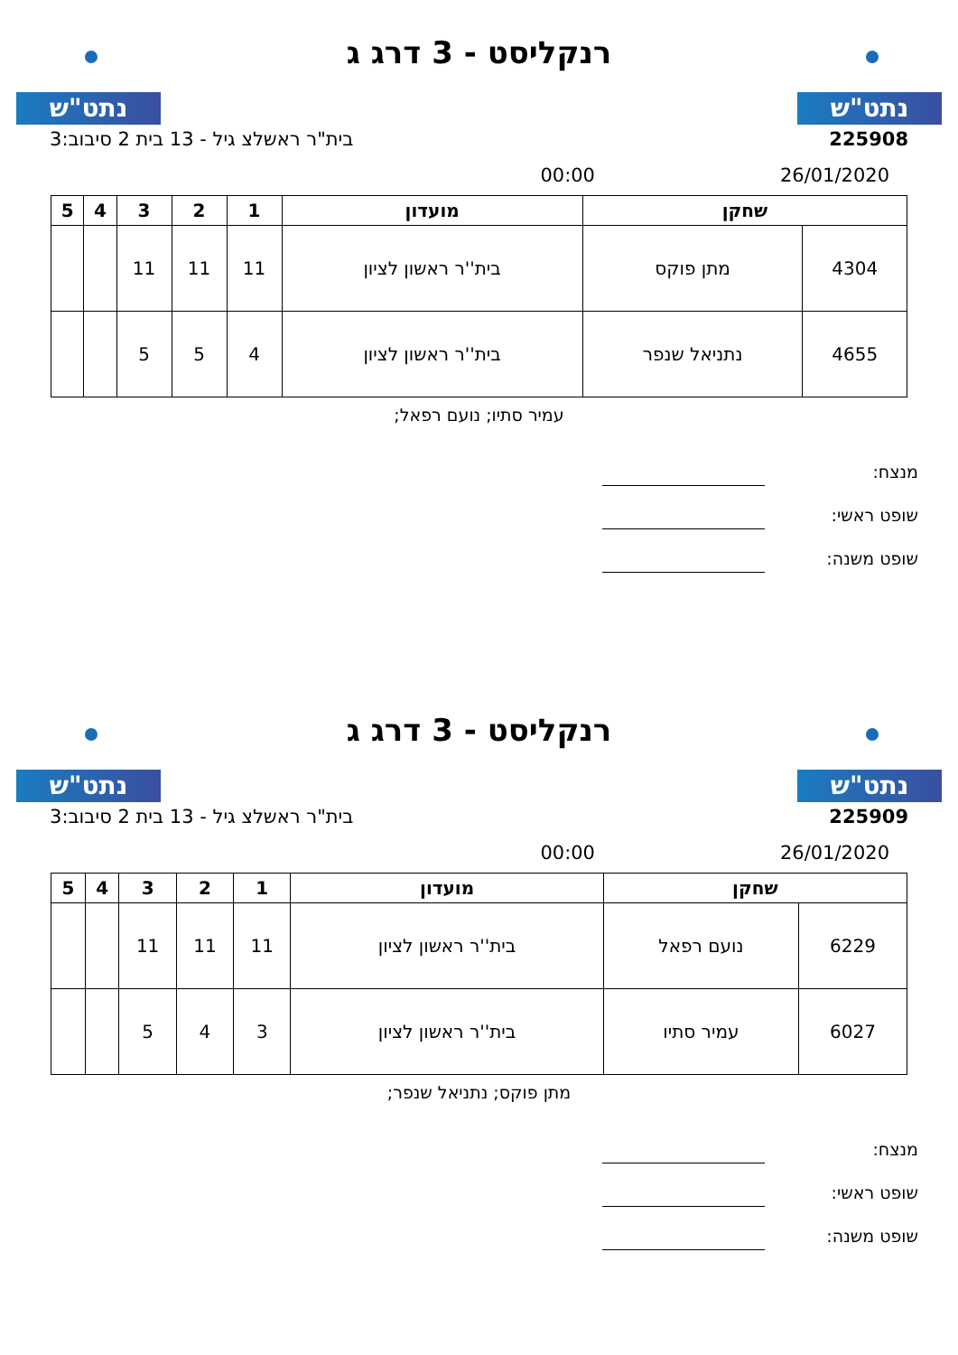נתט"ש
רנקליסט - 3 דרג ג
נתט"ש
225908 בית"ר ראשלצ גיל - 13 בית 2 סיבוב:3
26/01/2020 00:00
| שחקן | | מועדון | 1 | 2 | 3 | 4 | 5 |
| --- | --- | --- | --- | --- | --- | --- | --- |
| 4304 | מתן פוקס | בית''ר ראשון לציון | 11 | 11 | 11 | | |
| 4655 | נתניאל שנפר | בית''ר ראשון לציון | 4 | 5 | 5 | | |
עמיר סתיו; נועם רפאל;
מנצח:
שופט ראשי:
שופט משנה:
נתט"ש
רנקליסט - 3 דרג ג
נתט"ש
225909 בית"ר ראשלצ גיל - 13 בית 2 סיבוב:3
26/01/2020 00:00
| שחקן | | מועדון | 1 | 2 | 3 | 4 | 5 |
| --- | --- | --- | --- | --- | --- | --- | --- |
| 6229 | נועם רפאל | בית''ר ראשון לציון | 11 | 11 | 11 | | |
| 6027 | עמיר סתיו | בית''ר ראשון לציון | 3 | 4 | 5 | | |
מתן פוקס; נתניאל שנפר;
מנצח:
שופט ראשי:
שופט משנה: